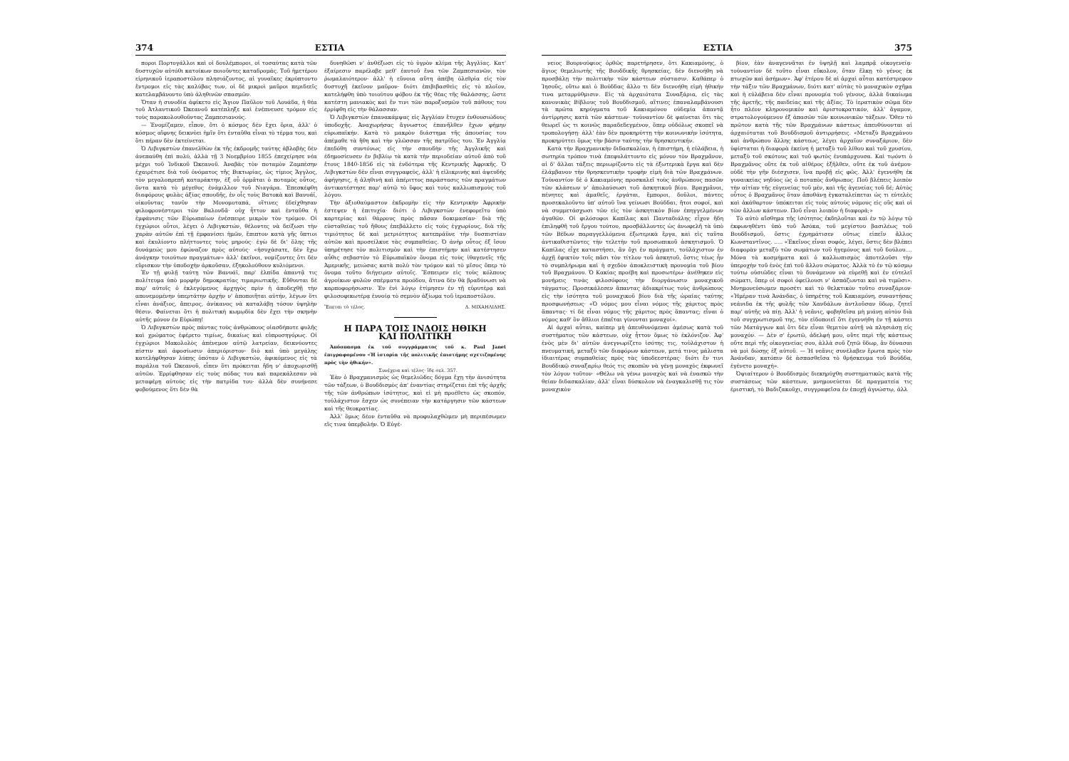374 ΕΣΤΙΑ
ποροι Πορτογάλλοι καὶ οἱ δουλέμποροι, οἱ τοσαύτας κατὰ τῶν δυστυχῶν αὐτόθι κατοίκων ποιοῦντες καταδρομάς. Τοῦ ἡμετέρου εἰρηνικοῦ ἱεραποστόλου πλησιάζοντος, αἱ γυναῖκες ἐκρύπτοντο ἔντρομοι εἰς τὰς καλύβας των, οἱ δὲ μικροὶ μαῦροι περιδεεῖς κατελαμβάνοντο ὑπὸ ἀληθινῶν σπασμῶν.
Ὅταν ἡ συνοδία ἀφίκετο εἰς Ἅγιον Παῦλον τοῦ Λουάδα, ἡ θέα τοῦ Ἀτλαντικοῦ Ὠκεανοῦ κατέπληξε καὶ ἐνέπνευσε τρόμον εἰς τοὺς παρακολουθοῦντας Ζαμπεσιανούς.
— Ἐνομίζαμεν, εἶπον, ὅτι ὁ κόσμος δὲν ἔχει ὅρια, ἀλλ' ὁ κόσμος αἴφνης δεικνύει ἡμῖν ὅτι ἐνταῦθα εἶναι τὸ τέρμα του, καὶ ὅτι πέραν δὲν ἐκτείνεται.
Ὁ Λιβιγκστὼν ἐπανελθὼν ἐκ τῆς ἐκδρομῆς ταύτης ἀβλαβὴς δὲν ἀνεπαύθη ἐπὶ πολύ, ἀλλὰ τῇ 3 Νοεμβρίου 1855 ἐπεχείρησε νέα μέχρι τοῦ Ἰνδικοῦ Ὠκεανοῦ. Ἀναβὰς τὸν ποταμὸν Ζαμπέσην ἐχαιρέτισε διὰ τοῦ ὀνόματος τῆς Βικτωρίας, ὡς τίμιος Ἄγγλος, τὸν μεγαλοπρεπῆ καταράκτην, ἐξ οὗ ὁρμᾶται ὁ ποταμὸς οὗτος, ὄντα κατὰ τὸ μέγεθος ἐνάμιλλον τοῦ Νιαγάρα. Ἐπεσκέφθη διαφόρους φυλὰς ἀξίας σπουδῆς, ἐν οἷς τοὺς Βατοκὰ καὶ Βανυάϊ, οἰκοῦντας τανῦν τὴν Μονομοταπά, οἵτινες ἐδείχθησαν φιλοφρονέστεροι τῶν Βαλονδᾶ· οὐχ ἧττον καὶ ἐνταῦθα ἡ ἐμφάνισις τῶν Εὐρωπαίων ἐνέσπειρε μικρὸν τὸν τρόμον. Οἱ ἐγχώριοι οὗτοι, λέγει ὁ Λιβιγκστών, θέλοντες νὰ δείξωσι τὴν χαρὰν αὐτῶν ἐπὶ τῇ ἐμφανίσει ἡμῶν, ἔπιπτον κατὰ γῆς ὕπτιοι καὶ ἐκυλίοντο πλήττοντες τοὺς μηρούς· ἐγὼ δὲ δι' ὅλης τῆς δυνάμεώς μου ἐφώναζον πρὸς αὐτούς· «ἡσυχάσατε, δὲν ἔχω ἀνάγκην τοιούτων πραγμάτων» ἀλλ' ἐκεῖνοι, νομίζοντες ὅτι δὲν εὕρισκον τὴν ὑποδοχὴν ἀρκοῦσαν, ἐξηκολούθουν κυλιόμενοι.
Ἐν τῇ φυλῇ ταύτῃ τῶν Βανυάϊ, παρ' ἐλπίδα ἀπαντᾷ τις πολίτευμα ὑπὸ μορφὴν δημοκρατίας τιμαριωτικῆς. Εὔθυνται δὲ παρ' αὐτοῖς ὁ ἐκλεγόμενος ἀρχηγὸς πρὶν ἡ ἀποδεχθῇ τὴν απονεμομένην ὑπερτάτην ἀρχὴν ν' ἀποποιῆται αὐτήν, λέγων ὅτι εἶναι ἀνάξιος, ἄπειρος, ἀνίκανος νὰ καταλάβῃ τόσον ὑψηλὴν θέσιν. Φαίνεται ὅτι ἡ πολιτικὴ κωμῳδία δὲν ἔχει τὴν σκηνὴν αὐτῆς μόνον ἐν Εὐρώπῃ!
Ὁ Λιβιγκστὼν πρὸς πάντας τοὺς ἀνθρώπους οἱασδήποτε φυλῆς καὶ χρώματος ἐφέρετο τιμίως, δικαίως καὶ εὐπροσηγόρως. Οἱ ἐγχώριοι Μακολολὸς ἀπένεμον αὐτῷ λατρείαν, δεικνύοντες πίστιν καὶ ἀφοσίωσιν ἀπεριόριστον· διὸ καὶ ὑπὸ μεγάλης κατελήφθησαν λύπης ὁπόταν ὁ Λιβιγκστών, ἀφικόμενος εἰς τὰ παράλια τοῦ Ὠκεανοῦ, εἶπεν ὅτι πρόκειται ἤδη ν' ἀποχωρισθῇ αὐτῶν. Ἐρρίφθησαν εἰς τοὺς πόδας του καὶ παρεκάλεσαν νὰ μεταφέρῃ αὐτοὺς εἰς τὴν πατρίδα του· ἀλλὰ δὲν συνήνεσε φοβούμενος ὅτι δὲν θὰ
δυνηθῶσι ν' ἀνθέξωσι εἰς τὸ ὑγρὸν κλίμα τῆς Ἀγγλίας. Κατ' ἐξαίρεσιν παρέλαβε μεθ' ἑαυτοῦ ἕνα τῶν Ζαμπεσιανῶν, τὸν ῥωμαλαιότερον· ἀλλ' ἡ εὔνοια αὕτη ἀπέβη ὀλεθρία εἰς τὸν δυστυχῆ ἐκεῖνον μαῦρον· διότι ἐπιβιβασθεὶς εἰς τὸ πλοῖον, κατελήφθη ὑπὸ τοιούτου φόβου ἐκ τῆς θέας τῆς θαλάσσης, ὥστε κατέστη μανιακὸς καὶ ἔν τινι τῶν παροξυσμῶν τοῦ πάθους του ἐρρίφθη εἰς τὴν θάλασσαν.
Ὁ Λιβιγκστὼν ἐπανακάμψας εἰς Ἀγγλίαν ἔτυχεν ἐνθουσιώδους ὑποδοχῆς. Ἀναχωρήσας ἄγνωστος ἐπανῆλθεν ἔχων φήμην εὐρωπαϊκήν. Κατὰ τὸ μακρὸν διάστημα τῆς ἀπουσίας του ἀπέμαθε τὰ ἤθη καὶ τὴν γλῶσσαν τῆς πατρίδος του. Ἐν Ἀγγλίᾳ ἐπεδόθη συντόνως εἰς τὴν σπουδὴν τῆς Ἀγγλικῆς καὶ ἐδημοσίευσεν ἐν βιβλίῳ τὰ κατὰ τὴν περιοδείαν αὐτοῦ ἀπὸ τοῦ ἔτους 1840-1856 εἰς τὰ ἐνδότερα τῆς Κεντρικῆς Ἀφρικῆς. Ὁ Λιβιγκστὼν δὲν εἶναι συγγραφεύς, ἀλλ' ἡ εἰλικρινὴς καὶ ἀψευδὴς ἀφήγησις, ἡ ἀληθινὴ καὶ ἀπέριττος παράστασις τῶν πραγμάτων ἀντικατέστησε παρ' αὐτῷ τὸ ὕφος καὶ τοὺς καλλωπισμοὺς τοῦ λόγου.
Τὴν ἀξιοθαύμαστον ἐκδρομὴν εἰς τὴν Κεντρικὴν Ἀφρικὴν ἐστεψεν ἡ ἐπιτυχία· διότι ὁ Λιβιγκστὼν ἐνεφορεῖτο ὑπὸ καρτερίας καὶ θάρρους πρὸς πᾶσαν δοκιμασίαν· διὰ τῆς εὐσταθείας τοῦ ἤθους ἐπεβάλλετο εἰς τοὺς ἐγχωρίους, διὰ τῆς τιμιότητος δὲ καὶ μετριότητος κατεπράϋνε τὴν δυσπιστίαν αὐτῶν καὶ προσείλκυε τὰς συμπαθείας. Ὁ ἀνὴρ οὗτος ἐξ ἴσου ὑπηρέτησε τὸν πολιτισμὸν καὶ τὴν ἐπιστήμην καὶ κατέστησεν αὖθις σεβαστὸν τὸ Εὐρωπαϊκὸν ὄνομα εἰς τοὺς ἰθαγενεῖς τῆς Ἀμερικῆς, μειώσας κατὰ πολὺ τὸν τρόμον καὶ τὸ μῖσος ὅπερ τὸ ὄνομα τοῦτο διήγειρεν αὐτοῖς. Ἔσπειρεν εἰς τοὺς κόλπους ἀγροίκων φυλῶν σπέρματα προόδου, ἅτινα δὲν θὰ βραδύνωσι νὰ καρποφορήσωσιν. Ἐν ἑνὶ λόγῳ ἐτίμησεν ἐν τῇ εὐρυτέρᾳ καὶ φιλοσοφικωτέρᾳ ἐννοίᾳ τὸ σεμνὸν ἀξίωμα τοῦ ἱεραποστόλου.
Ἕπεται τὸ τέλος. Δ. ΜΙΧΑΗΛΙΔΗΣ.
Η ΠΑΡΑ ΤΟΙΣ ΙΝΔΟΙΣ ΗΘΙΚΗ
ΚΑΙ ΠΟΛΙΤΙΚΗ
Ἀπόσπασμα ἐκ τοῦ συγγράμματος τοῦ κ. Paul Janet ἐπιγραφομένου «Ἡ ἱστορία τῆς πολιτικῆς ἐπιστήμης σχετιζομένης πρὸς τὴν ἠθικήν».
Συνέχεια καὶ τέλος· ἴδε σελ. 357.
Ἐὰν ὁ Βραχμανισμὸς ὡς θεμελιῶδες δόγμα ἔχῃ τὴν ἀνισότητα τῶν τάξεων, ὁ Βουδδισμὸς ἀπ' ἐναντίας στηρίζεται ἐπὶ τῆς ἀρχῆς τῆς τῶν ἀνθρώπων ἰσότητος, καὶ εἰ μὴ προέθετο ὡς σκοπόν, τοὐλάχιστον ἔσχεν ὡς συνέπειαν τὴν κατάργησιν τῶν κάστεων καὶ τῆς θεοκρατίας.
Ἀλλ' ὅμως δέον ἐνταῦθα νὰ προφυλαχθῶμεν μὴ περιπέσωμεν εἴς τινα ὑπερβολήν. Ὁ Εὐγέ-
ΕΣΤΙΑ 375
νειος Βουρνούφιος ὀρθῶς παρετήρησεν, ὅτι Κακιαμόνης, ὁ ἅγιος θεμελιωτὴς τῆς Βουδδικῆς θρησκείας, δὲν διενοήθη νὰ προσβάλῃ τὴν πολιτικὴν τῶν κάστεων σύστασιν. Καθάπερ ὁ Ἰησοῦς, οὕτω καὶ ὁ Βούδδας ἄλλο τι δὲν διενοήθη εἰμὴ ἠθικήν τινα μεταρρύθμισιν. Εἰς τὰ ἀρχαιότατα Συναξάρια, εἰς τὰς κανονικὰς Βίβλους τοῦ Βουδδισμοῦ, αἵτινες ἐπαναλαμβάνουσι τὰ πρῶτα κηρύγματα τοῦ Κακιαμόνου οὐδεμία ἀπαντᾷ ἀντίρρησις κατὰ τῶν κάστεων· τοὐναντίον δὲ φαίνεται ὅτι τὰς θεωρεῖ ὡς τι κοινῶς παραδεδεγμένον, ὅπερ οὐδόλως σκοπεῖ νὰ τροπολογήσῃ· ἀλλ' ἐὰν δὲν προκηρύττῃ τὴν κοινωνικὴν ἰσότητα, προκηρύττει ὅμως τὴν βάσιν ταύτης τὴν θρησκευτικήν.
Κατὰ τὴν Βραχμανικὴν διδασκαλίαν, ἡ ἐπιστήμη, ἡ εὐλάβεια, ἡ σωτηρία τρόπον τινὰ ἐπεφυλάττοντο εἰς μόνον τὸν Βραχμᾶνον, αἱ δ' ἄλλαι τάξεις περιωρίζοντο εἰς τὰ ἐξωτερικὰ ἔργα καὶ δὲν ἐλάμβανον τὴν θρησκευτικὴν τροφὴν εἰμὴ διὰ τῶν Βραχμάνων. Τοὐναντίον δὲ ὁ Κακιαμόνης προσκαλεῖ τοὺς ἀνθρώπους πασῶν τῶν κλάσεων ν' ἀπολαύσωσι τοῦ ἀσκητικοῦ βίου. Βραχμᾶνοι, πένητες καὶ ἀμαθεῖς, ἐργάται, ἔμποροι, δοῦλοι, πάντες προσεκαλοῦντο ὑπ' αὐτοῦ ἵνα γείνωσι Βούδδαι, ἤτοι σοφοί, καὶ νὰ συμμετάσχωσι τῶν εἰς τὸν ἀσκητικὸν βίον ἐπηγγελμένων ἀγαθῶν. Οἱ φιλόσοφοι Καπίλας καὶ Πανταδιάλης εἶχον ἤδη ἐπιληφθῆ τοῦ ἔργου τούτου, προσβάλλοντες ὡς ἀνωφελῆ τὰ ὑπὸ τῶν Βέδων παραγγελλόμενα ἐξωτερικὰ ἔργα, καὶ εἰς ταῦτα ἀντικαθιστῶντες τὴν τελετὴν τοῦ προσωπικοῦ ἀσκητισμοῦ. Ὁ Καπίλας εἶχε καταστήσει, ἂν ὄχι ἐν πράγματι, τοὐλάχιστον ἐν ἀρχῇ ἐφικτὸν τοῖς πᾶσι τὸν τίτλον τοῦ ἀσκητοῦ, ὅστις τέως ἦν τὸ συμπλήρωμα καὶ ἡ σχεδὸν ἀποκλειστικὴ προνομία τοῦ βίου τοῦ Βραχμάνου. Ὁ Κακίας προέβη καὶ προσωτέρω· ἀνέθηκεν εἰς μονήρεις τινὰς φιλοσόφους τὴν διοργάνωσιν μοναχικοῦ τάγματος. Προσεκάλεσεν ἅπαντας ἀδιακρίτως τοὺς ἀνθρώπους εἰς τὴν ἰσότητα τοῦ μοναχικοῦ βίου διὰ τῆς ὡραίας ταύτης προσφωνήσεως· «Ὁ νόμος μου εἶναι νόμος τῆς χάριτος πρὸς ἅπαντας· τί δὲ εἶναι νόμος τῆς χάριτος πρὸς ἅπαντας; εἶναι ὁ νόμος καθ' ὃν ἄθλιοι ἐπαῖται γίνονται μοναχοί».
Αἱ ἀρχαὶ αὗται, καίπερ μὴ ἀπευθυνόμεναι ἀμέσως κατὰ τοῦ συστήματος τῶν κάστεων, οὐχ ἧττον ὅμως τὸ ἐκλόνιζον. Ἀφ' ἑνὸς μὲν δι' αὐτῶν ἀνεγνωρίζετο ἰσότης τις, τοὐλάχιστον ἡ πνευματική, μεταξὺ τῶν διαφόρων κάστεων, μετά τινος μάλιστα ἰδιαιτέρας συμπαθείας πρὸς τὰς ὑποδεεστέρας· διότι ἔν τινι Βουδδικῷ συναξαρίῳ θεός τις σκοπῶν νὰ γένῃ μοναχὸς ἐκφωνεῖ τὸν λόγον τοῦτον· «Θέλω νὰ γένω μοναχὸς καὶ νὰ ἐνασκῶ τὴν θείαν διδασκαλίαν, ἀλλ' εἶναι δύσκολον νὰ ἐναγκαλισθῇ τις τὸν μοναχικὸν
βίον, ἐὰν ἀναγεννᾶται ἐν ὑψηλῇ καὶ λαμπρᾷ οἰκογενείᾳ· τοὐναντίον δὲ τοῦτο εἶναι εὔκολον, ὅταν ἕλκῃ τὸ γένος ἐκ πτωχῶν καὶ ἀσήμων». Ἀφ' ἑτέρου δὲ αἱ ἀρχαὶ αὗται κατέστρεφον τὴν τάξιν τῶν Βραχμάνων, διότι κατ' αὐτὰς τὸ μοναχικὸν σχῆμα καὶ ἡ εὐλάβεια δὲν εἶναι προνομία τοῦ γένους, ἀλλὰ δικαίωμα τῆς ἀρετῆς, τῆς παιδείας καὶ τῆς ἀξίας. Τὸ ἱερατικὸν σῶμα δὲν ἦτο πλέον κληρονομικὸν καὶ ἀριστοκρατικόν, ἀλλ' ἄγαμον, στρατολογούμενον ἐξ ἁπασῶν τῶν κοινωνικῶν τάξεων. Ὅθεν τὸ πρῶτον κατὰ τῆς τῶν Βραχμάνων κάστεως ἀπευθύνονται αἱ ἀρχαιόταται τοῦ Βουδδισμοῦ ἀντιρρήσεις. «Μεταξὺ Βραχμάνου καὶ ἀνθρώπου ἄλλης κάστεως, λέγει ἀρχαῖον συναξάριον, δὲν ὑφίσταται ἡ διαφορὰ ἐκείνη ἡ μεταξὺ τοῦ λίθου καὶ τοῦ χρυσίου, μεταξὺ τοῦ σκότους καὶ τοῦ φωτὸς ἐνυπάρχουσα. Καὶ τῳόντι ὁ Βραχμᾶνος οὔτε ἐκ τοῦ αἰθέρος ἐξῆλθεν, οὔτε ἐκ τοῦ ἀνέμου· οὐδὲ τὴν γῆν διέσχισεν, ἵνα προβῇ εἰς φῶς. Ἀλλ' ἐγεννήθη ἐκ γυναικείας νηδύος ὡς ὁ ποταπὸς ἄνθρωπος. Ποῦ βλέπεις λοιπὸν τὴν αἰτίαν τῆς εὐγενείας τοῦ μέν, καὶ τῆς ἀγενείας τοῦ δέ; Αὐτὸς οὗτος ὁ Βραχμᾶνος ὅταν ἀποθάνῃ ἐγκαταλείπεται ὡς τι εὐτελὲς καὶ ἀκάθαρτον· ὑπόκειται εἰς τοὺς αὐτοὺς νόμους εἰς οὓς καὶ οἱ τῶν ἄλλων κάστεων. Ποῦ εἶναι λοιπὸν ἡ διαφορά;»
Τὸ αὐτὸ αἴσθημα τῆς ἰσότητος ἐκδηλοῦται καὶ ἐν τῷ λόγῳ τῷ ἐκφωνηθέντι ὑπὸ τοῦ Ἀσόκα, τοῦ μεγίστου βασιλέως τοῦ Βουδδισμοῦ, ὅστις ἐχρημάτισεν οὕτως εἰπεῖν ἄλλος Κωνσταντῖνος. ..... «Ἐκεῖνος εἶναι σοφός, λέγει, ὅστις δὲν βλέπει διαφορὰν μεταξὺ τῶν σωμάτων τοῦ ἡγεμόνος καὶ τοῦ δούλου.... Μόνα τὰ κοσμήματα καὶ ὁ καλλωπισμὸς ἀποτελοῦσι τὴν ὑπεροχὴν τοῦ ἑνὸς ἐπὶ τοῦ ἄλλου σώματος. Ἀλλὰ τὸ ἐν τῷ κόσμῳ τούτῳ οὐσιῶδες εἶναι τὸ δυνάμενον νὰ εὑρεθῇ καὶ ἐν εὐτελεῖ σώματι, ὅπερ οἱ σοφοὶ ὀφείλουσι ν' ἀσπάζωνται καὶ νὰ τιμῶσι». Μνημονεύσωμεν προσέτι καὶ τὸ θελκτικὸν τοῦτο συναξάριον· «Ἡμέραν τινὰ Ἀνάνδας, ὁ ὑπηρέτης τοῦ Κακιαμόνη, συναντήσας νεάνιδα ἐκ τῆς φυλῆς τῶν Χανδάλων ἀντλοῦσαν ὕδωρ, ζητεῖ παρ' αὐτῆς νὰ πίῃ. Ἀλλ' ἡ νεᾶνις, φοβηθεῖσα μὴ μιάνῃ αὐτὸν διὰ τοῦ συγχρωτισμοῦ της, τὸν εἰδοποιεῖ ὅτι ἐγεννήθη ἐν τῇ κάστει τῶν Ματάγγων καὶ ὅτι δὲν εἶναι θεμιτὸν αὐτῇ νὰ πλησιάσῃ εἰς μοναχόν. — Δὲν σ' ἐρωτῶ, ἀδελφή μου, οὔτε περὶ τῆς κάστεως οὔτε περὶ τῆς οἰκογενείας σου, ἀλλὰ σοῦ ζητῶ ὕδωρ, ἂν δύνασαι νὰ μοὶ δώσῃς ἐξ αὐτοῦ. — Ἡ νεᾶνις συνέλαβεν ἔρωτα πρὸς τὸν Ἀνάνδαν, κατόπιν δὲ ἀσπασθεῖσα τὸ θρήσκευμα τοῦ Βούδδα, ἐγένετο μοναχή».
Ὀψιαίτερον ὁ Βουδδισμὸς διεκηρύχθη συστηματικῶς κατὰ τῆς συστάσεως τῶν κάστεων, μνημονεύεται δὲ πραγματεία τις ἐριστική, τὸ Βαδιζακοῦχι, συγγραφεῖσα ἐν ἐποχῇ ἀγνώστῳ, ἀλλ